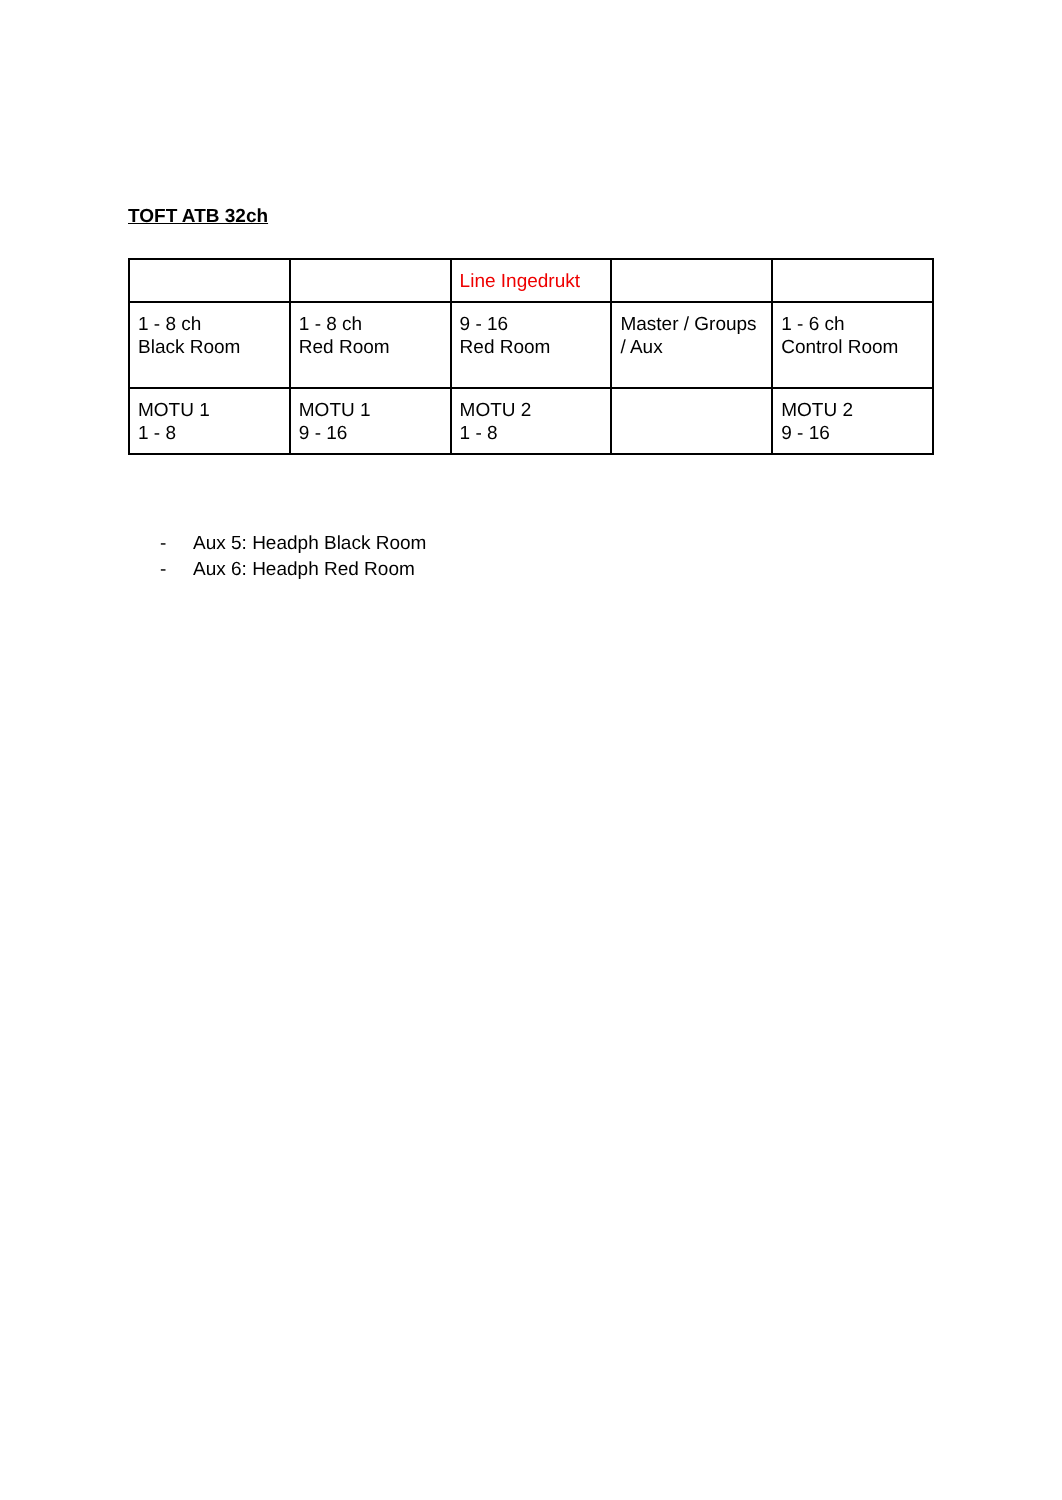TOFT ATB 32ch
| | | Line Ingedrukt | | |
| 1 - 8 ch Black Room | 1 - 8 ch Red Room | 9 - 16 Red Room | Master / Groups / Aux | 1 - 6 ch Control Room |
| MOTU 1 1 - 8 | MOTU 1 9 - 16 | MOTU 2 1 - 8 | | MOTU 2 9 - 16 |
- Aux 5: Headph Black Room
- Aux 6: Headph Red Room